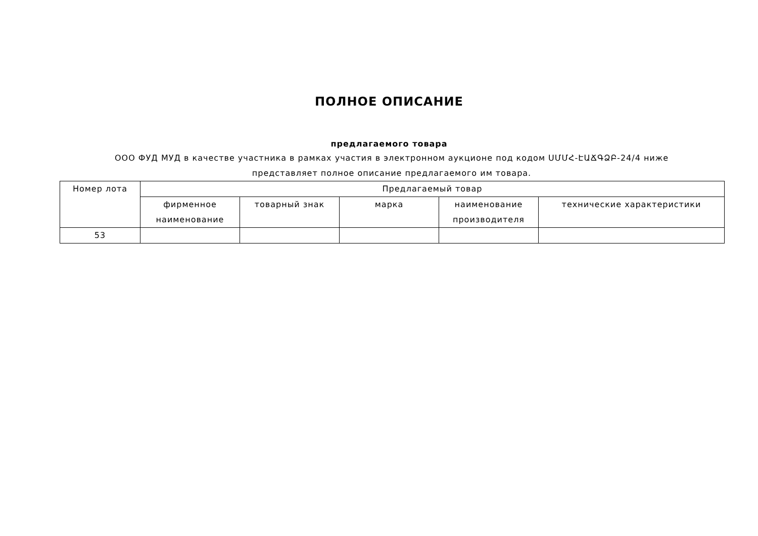ПОЛНОЕ ОПИСАНИЕ
предлагаемого товара
ООО ФУД МУД в качестве участника в рамках участия в электронном аукционе под кодом ՍՄՄՀ-ԷԱՃԳՁԲ-24/4 ниже представляет полное описание предлагаемого им товара.
| Номер лота | Предлагаемый товар | | | | |
| --- | --- | --- | --- | --- | --- |
| | фирменное наименование | товарный знак | марка | наименование производителя | технические характеристики |
| 53 | | | | | |